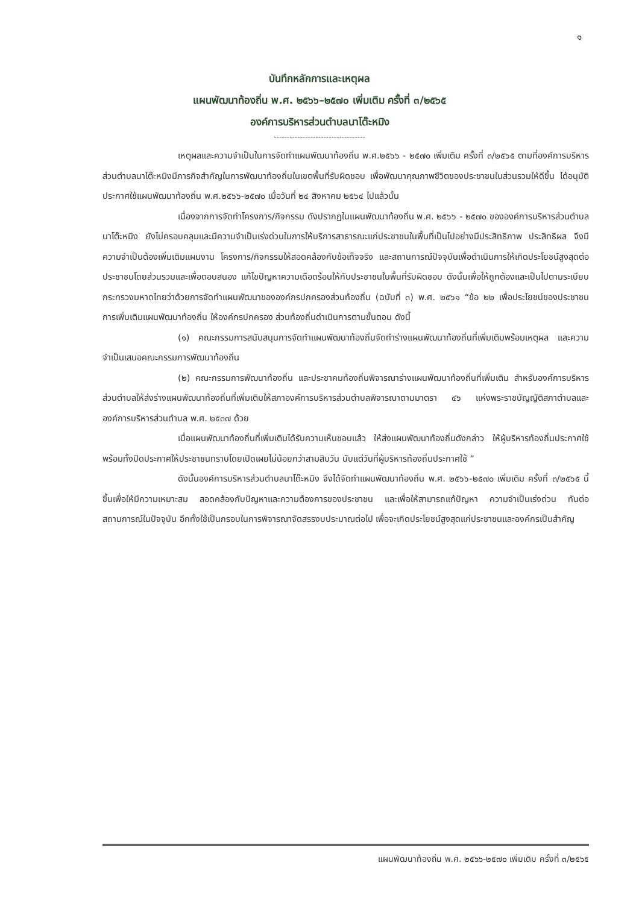๑
บันทึกหลักการและเหตุผล
แผนพัฒนาท้องถิ่น พ.ศ. ๒๕๖๖–๒๕๗๐ เพิ่มเติม ครั้งที่ ๓/๒๕๖๕
องค์การบริหารส่วนตำบลนาโต๊ะหมิง
-----------------------------------
เหตุผลและความจำเป็นในการจัดทำแผนพัฒนาท้องถิ่น พ.ศ.๒๕๖๖ - ๒๕๗๐ เพิ่มเติม ครั้งที่ ๓/๒๕๖๕ ตามที่องค์การบริหารส่วนตำบลนาโต๊ะหมิงมีภารกิจสำคัญในการพัฒนาท้องถิ่นในเขตพื้นที่รับผิดชอบ เพื่อพัฒนาคุณภาพชีวิตของประชาชนในส่วนรวมให้ดีขึ้น ได้อนุมัติประกาศใช้แผนพัฒนาท้องถิ่น พ.ศ.๒๕๖๖-๒๕๗๐ เมื่อวันที่ ๒๔ สิงหาคม ๒๕๖๔ ไปแล้วนั้น
เนื่องจากการจัดทำโครงการ/กิจกรรม ดังปรากฏในแผนพัฒนาท้องถิ่น พ.ศ. ๒๕๖๖ - ๒๕๗๐ ขององค์การบริหารส่วนตำบลนาโต๊ะหมิง ยังไม่ครอบคลุมและมีความจำเป็นเร่งด่วนในการให้บริการสาธารณะแก่ประชาชนในพื้นที่เป็นไปอย่างมีประสิทธิภาพ ประสิทธิผล จึงมีความจำเป็นต้องเพิ่มเติมแผนงาน โครงการ/กิจกรรมให้สอดคล้องกับข้อเท็จจริง และสถานการณ์ปัจจุบันเพื่อดำเนินการให้เกิดประโยชน์สูงสุดต่อประชาชนโดยส่วนรวมและเพื่อตอบสนอง แก้ไขปัญหาความเดือดร้อนให้กับประชาชนในพื้นที่รับผิดชอบ ดังนั้นเพื่อให้ถูกต้องและเป็นไปตามระเบียบกระทรวงมหาดไทยว่าด้วยการจัดทำแผนพัฒนาขององค์กรปกครองส่วนท้องถิ่น (ฉบับที่ ๓) พ.ศ. ๒๕๖๑ “ข้อ ๒๒ เพื่อประโยชน์ของประชาชน การเพิ่มเติมแผนพัฒนาท้องถิ่น ให้องค์กรปกครอง ส่วนท้องถิ่นดำเนินการตามขั้นตอน ดังนี้
(๑) คณะกรรมการสนับสนุนการจัดทำแผนพัฒนาท้องถิ่นจัดทำร่างแผนพัฒนาท้องถิ่นที่เพิ่มเติมพร้อมเหตุผล และความจำเป็นเสนอคณะกรรมการพัฒนาท้องถิ่น
(๒) คณะกรรมการพัฒนาท้องถิ่น และประชาคมท้องถิ่นพิจารณาร่างแผนพัฒนาท้องถิ่นที่เพิ่มเติม สำหรับองค์การบริหารส่วนตำบลให้ส่งร่างแผนพัฒนาท้องถิ่นที่เพิ่มเติมให้สภาองค์การบริหารส่วนตำบลพิจารณาตามมาตรา ๔๖ แห่งพระราชบัญญัติสภาตำบลและองค์การบริหารส่วนตำบล พ.ศ. ๒๕๓๗ ด้วย
เมื่อแผนพัฒนาท้องถิ่นที่เพิ่มเติมได้รับความเห็นชอบแล้ว ให้ส่งแผนพัฒนาท้องถิ่นดังกล่าว ให้ผู้บริหารท้องถิ่นประกาศใช้ พร้อมทั้งปิดประกาศให้ประชาชนทราบโดยเปิดเผยไม่น้อยกว่าสามสิบวัน นับแต่วันที่ผู้บริหารท้องถิ่นประกาศใช้ ”
ดังนั้นองค์การบริหารส่วนตำบลนาโต๊ะหมิง จึงได้จัดทำแผนพัฒนาท้องถิ่น พ.ศ. ๒๕๖๖-๒๕๗๐ เพิ่มเติม ครั้งที่ ๓/๒๕๖๕ นี้ขึ้นเพื่อให้มีความเหมาะสม สอดคล้องกับปัญหาและความต้องการของประชาชน และเพื่อให้สามารถแก้ปัญหา ความจำเป็นเร่งด่วน ทันต่อสถานการณ์ในปัจจุบัน อีกทั้งใช้เป็นกรอบในการพิจารณาจัดสรรงบประมาณต่อไป เพื่อจะเกิดประโยชน์สูงสุดแก่ประชาชนและองค์กรเป็นสำคัญ
แผนพัฒนาท้องถิ่น พ.ศ. ๒๕๖๖-๒๕๗๐ เพิ่มเติม ครั้งที่ ๓/๒๕๖๕